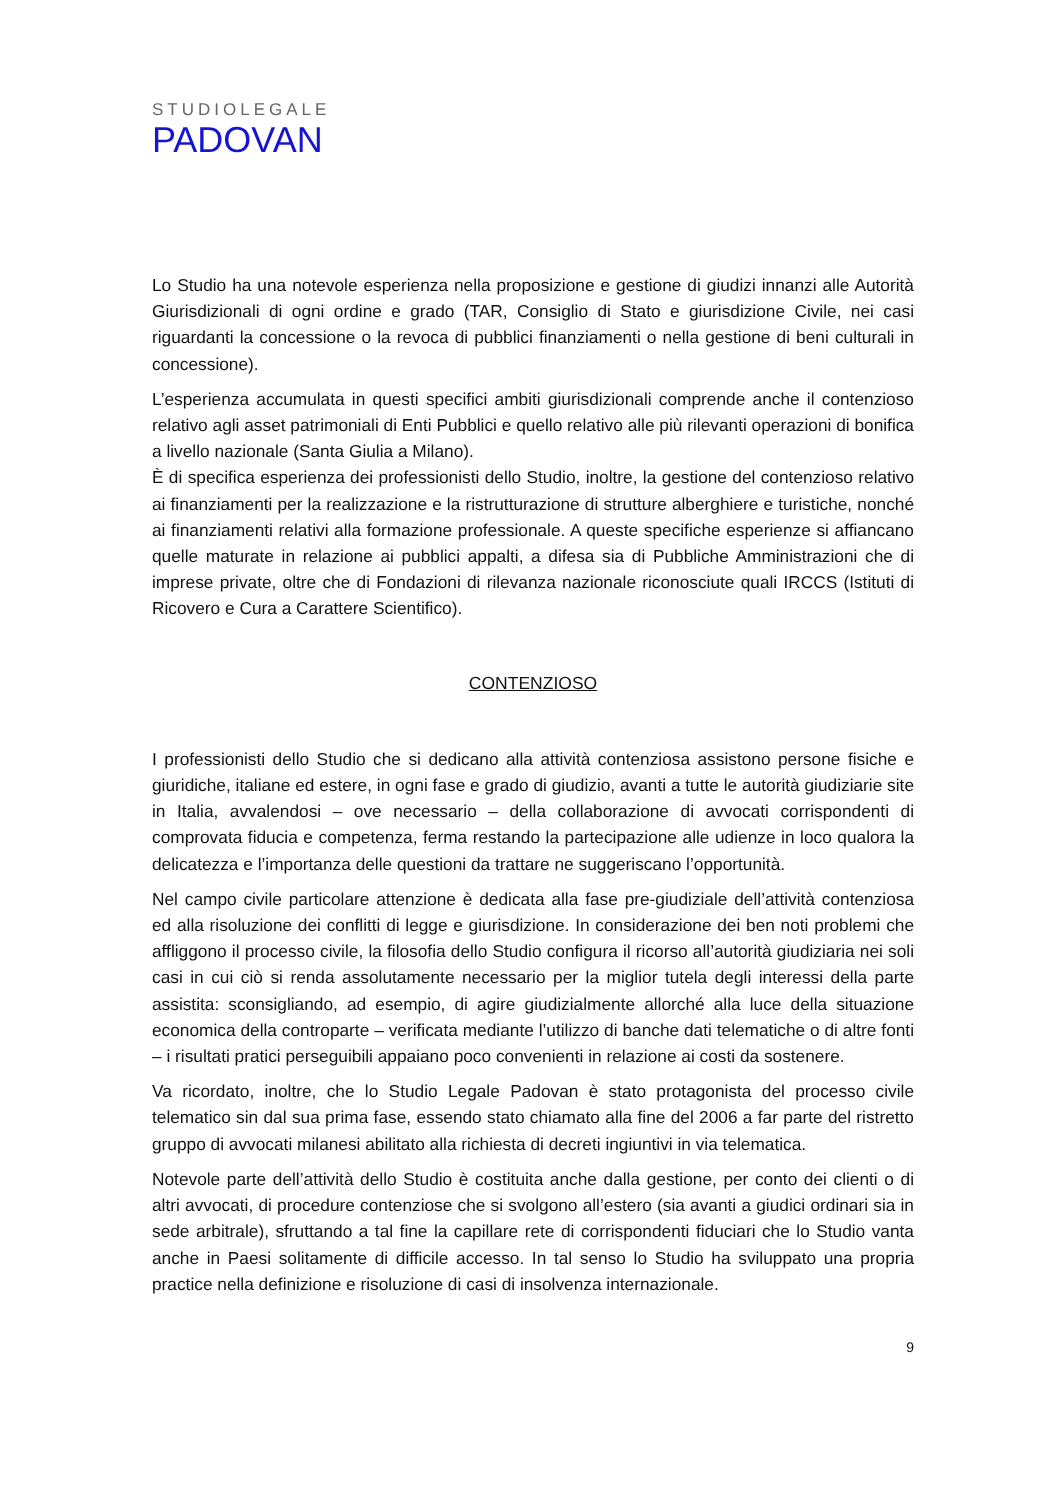STUDIOLEGALE
PADOVAN
Lo Studio ha una notevole esperienza nella proposizione e gestione di giudizi innanzi alle Autorità Giurisdizionali di ogni ordine e grado (TAR, Consiglio di Stato e giurisdizione Civile, nei casi riguardanti la concessione o la revoca di pubblici finanziamenti o nella gestione di beni culturali in concessione).
L’esperienza accumulata in questi specifici ambiti giurisdizionali comprende anche il contenzioso relativo agli asset patrimoniali di Enti Pubblici e quello relativo alle più rilevanti operazioni di bonifica a livello nazionale (Santa Giulia a Milano).
È di specifica esperienza dei professionisti dello Studio, inoltre, la gestione del contenzioso relativo ai finanziamenti per la realizzazione e la ristrutturazione di strutture alberghiere e turistiche, nonché ai finanziamenti relativi alla formazione professionale. A queste specifiche esperienze si affiancano quelle maturate in relazione ai pubblici appalti, a difesa sia di Pubbliche Amministrazioni che di imprese private, oltre che di Fondazioni di rilevanza nazionale riconosciute quali IRCCS (Istituti di Ricovero e Cura a Carattere Scientifico).
CONTENZIOSO
I professionisti dello Studio che si dedicano alla attività contenziosa assistono persone fisiche e giuridiche, italiane ed estere, in ogni fase e grado di giudizio, avanti a tutte le autorità giudiziarie site in Italia, avvalendosi – ove necessario – della collaborazione di avvocati corrispondenti di comprovata fiducia e competenza, ferma restando la partecipazione alle udienze in loco qualora la delicatezza e l’importanza delle questioni da trattare ne suggeriscano l’opportunità.
Nel campo civile particolare attenzione è dedicata alla fase pre-giudiziale dell’attività contenziosa ed alla risoluzione dei conflitti di legge e giurisdizione. In considerazione dei ben noti problemi che affliggono il processo civile, la filosofia dello Studio configura il ricorso all’autorità giudiziaria nei soli casi in cui ciò si renda assolutamente necessario per la miglior tutela degli interessi della parte assistita: sconsigliando, ad esempio, di agire giudizialmente allorché alla luce della situazione economica della controparte – verificata mediante l’utilizzo di banche dati telematiche o di altre fonti – i risultati pratici perseguibili appaiano poco convenienti in relazione ai costi da sostenere.
Va ricordato, inoltre, che lo Studio Legale Padovan è stato protagonista del processo civile telematico sin dal sua prima fase, essendo stato chiamato alla fine del 2006 a far parte del ristretto gruppo di avvocati milanesi abilitato alla richiesta di decreti ingiuntivi in via telematica.
Notevole parte dell’attività dello Studio è costituita anche dalla gestione, per conto dei clienti o di altri avvocati, di procedure contenziose che si svolgono all’estero (sia avanti a giudici ordinari sia in sede arbitrale), sfruttando a tal fine la capillare rete di corrispondenti fiduciari che lo Studio vanta anche in Paesi solitamente di difficile accesso. In tal senso lo Studio ha sviluppato una propria practice nella definizione e risoluzione di casi di insolvenza internazionale.
9